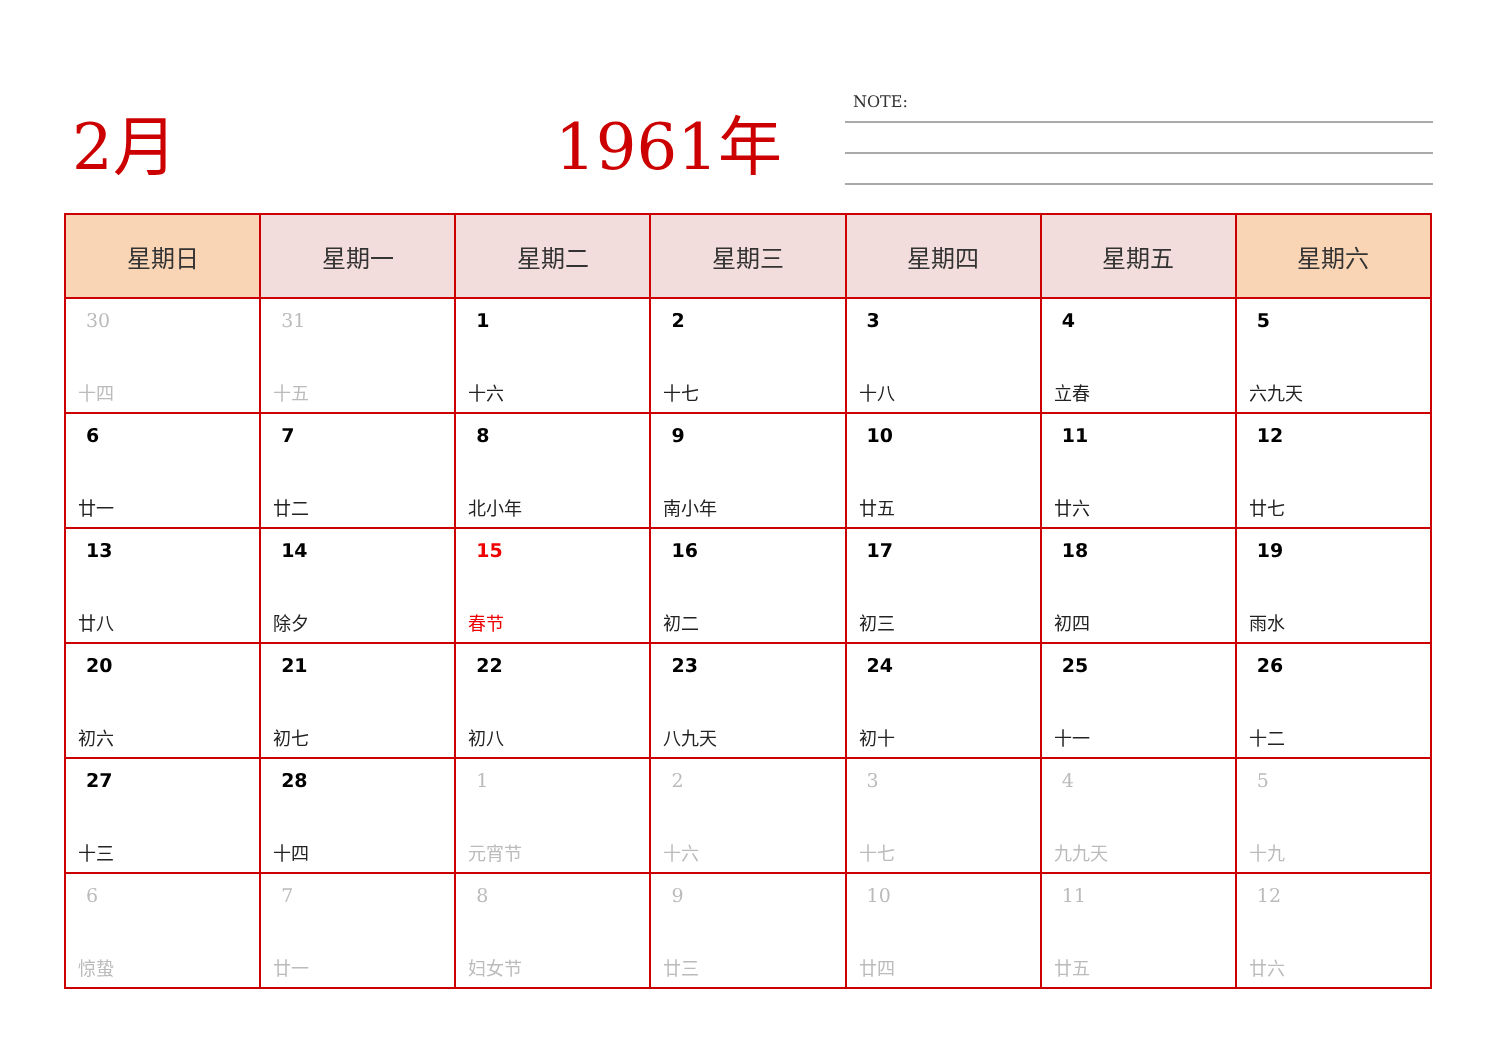2月 1961年 NOTE:
| 星期日 | 星期一 | 星期二 | 星期三 | 星期四 | 星期五 | 星期六 |
| --- | --- | --- | --- | --- | --- | --- |
| 30 十四 | 31 十五 | 1 十六 | 2 十七 | 3 十八 | 4 立春 | 5 六九天 |
| 6 廿一 | 7 廿二 | 8 北小年 | 9 南小年 | 10 廿五 | 11 廿六 | 12 廿七 |
| 13 廿八 | 14 除夕 | 15 春节 | 16 初二 | 17 初三 | 18 初四 | 19 雨水 |
| 20 初六 | 21 初七 | 22 初八 | 23 八九天 | 24 初十 | 25 十一 | 26 十二 |
| 27 十三 | 28 十四 | 1 元宵节 | 2 十六 | 3 十七 | 4 九九天 | 5 十九 |
| 6 惊蛰 | 7 廿一 | 8 妇女节 | 9 廿三 | 10 廿四 | 11 廿五 | 12 廿六 |